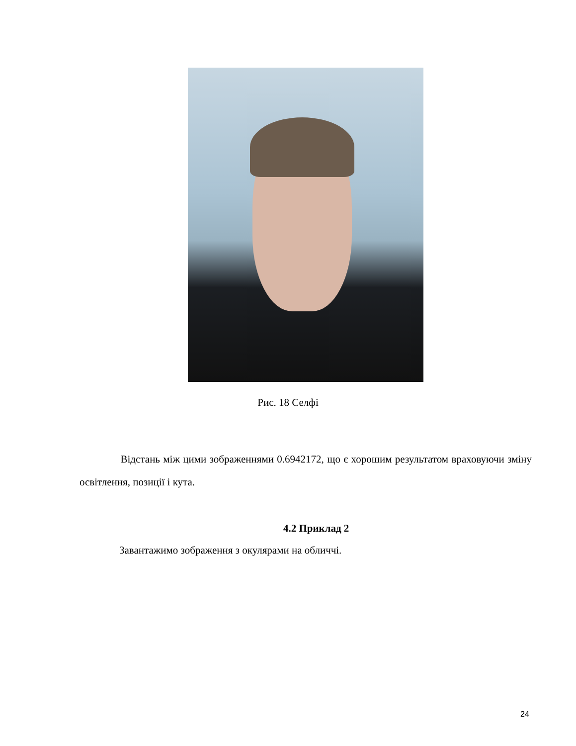Рис. 18 Селфі
Відстань між цими зображеннями 0.6942172, що є хорошим результатом враховуючи зміну освітлення, позиції і кута.
4.2 Приклад 2
Завантажимо зображення з окулярами на обличчі.
24